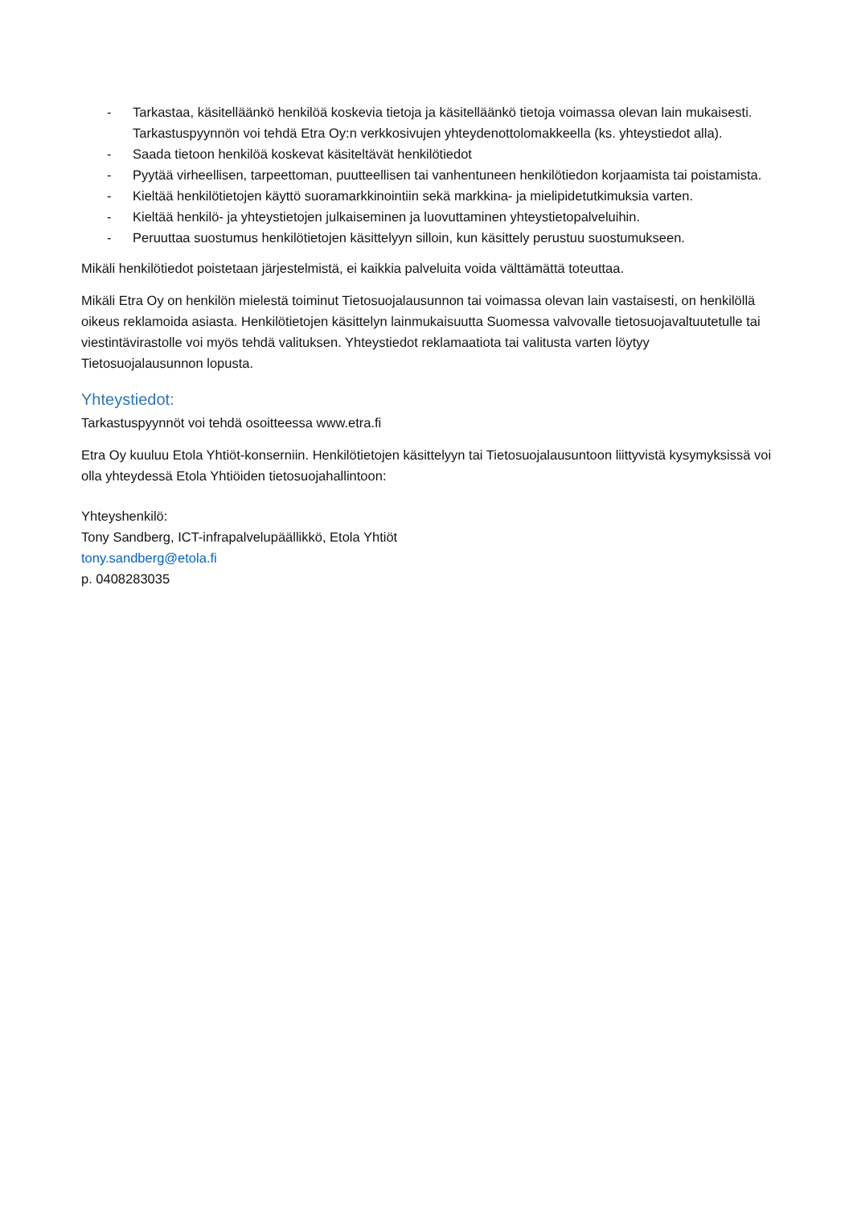- Tarkastaa, käsitelläänkö henkilöä koskevia tietoja ja käsitelläänkö tietoja voimassa olevan lain mukaisesti. Tarkastuspyynnön voi tehdä Etra Oy:n verkkosivujen yhteydenottolomakkeella (ks. yhteystiedot alla).
- Saada tietoon henkilöä koskevat käsiteltävät henkilötiedot
- Pyytää virheellisen, tarpeettoman, puutteellisen tai vanhentuneen henkilötiedon korjaamista tai poistamista.
- Kieltää henkilötietojen käyttö suoramarkkinointiin sekä markkina- ja mielipidetutkimuksia varten.
- Kieltää henkilö- ja yhteystietojen julkaiseminen ja luovuttaminen yhteystietopalveluihin.
- Peruuttaa suostumus henkilötietojen käsittelyyn silloin, kun käsittely perustuu suostumukseen.
Mikäli henkilötiedot poistetaan järjestelmistä, ei kaikkia palveluita voida välttämättä toteuttaa.
Mikäli Etra Oy on henkilön mielestä toiminut Tietosuojalausunnon tai voimassa olevan lain vastaisesti, on henkilöllä oikeus reklamoida asiasta. Henkilötietojen käsittelyn lainmukaisuutta Suomessa valvovalle tietosuojavaltuutetulle tai viestintävirastolle voi myös tehdä valituksen. Yhteystiedot reklamaatiota tai valitusta varten löytyy Tietosuojalausunnon lopusta.
Yhteystiedot:
Tarkastuspyynnöt voi tehdä osoitteessa www.etra.fi
Etra Oy kuuluu Etola Yhtiöt-konserniin. Henkilötietojen käsittelyyn tai Tietosuojalausuntoon liittyvistä kysymyksissä voi olla yhteydessä Etola Yhtiöiden tietosuojahallintoon:
Yhteyshenkilö:
Tony Sandberg, ICT-infrapalvelupäällikkö, Etola Yhtiöt
tony.sandberg@etola.fi
p. 0408283035